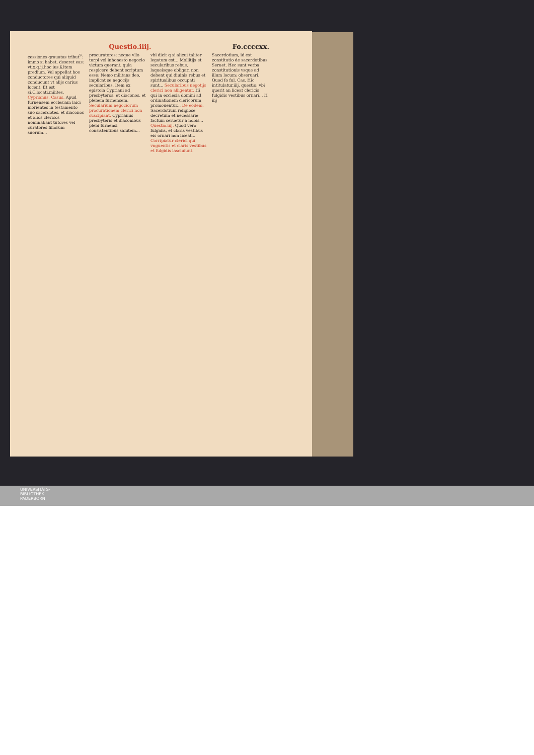Questio.iiij. Fo.ccccxx.
cessiones grauatas tribut<sup>9</sup>: immo si habet, deseret eas: vt.x.q.ij.hoc ius.§.item predium. Vel appellat hos conductores qui aliquid conducunt vt alijs carius locent. Et est si.C.locati.milites. Cyprianus. Casus. Apud furnensem ecclesiam laici morientes in testamento suo sacerdotes, et diaconos et alios clericos nominabant tutores vel curatores filiorum suorum...
procuratores: neque vllo turpi vel inhonesto negocio victum querant, quia respicere debent scriptum esse: Nemo militans deo, implicat se negocijs secularibus. Item ex epistola Cypriani ad presbyteros, et diaconos, et plebem furnensem. Secularium negociorum procurationem clerici non suscipiant. Cyprianus presbyteris et diaconibus plebi furnensi consistentibus salutem...
vbi dicit q si alicui taliter legatum est... Mollitijs et secularibus rebus, laqueisque obligari non debent qui diuinis rebus et spiritualibus occupati sunt... Secularibus negotijs clerici non alligentur. Hi qui in ecclesia domini ad ordinationem clericorum promouentur... De eodem. Sacerdotium religiose decretum et necessarie factum seruetur a nobis... Questio.iiij. Quod vero fulgidis, et claris vestibus eis ornari non liceat... Corripiatur clerici qui vnguentis et claris vestibus et fulgidis lasciuiunt.
Sacerdotium, id est constitutio de sacerdotibus. Seruet. Hec sunt verba constitutionis vsque ad illum locum: obseruari. Quod fo ful. Cas. Hic intitulatur.iiij. questio: vbi querit an liceat clericis fulgidis vestibus ornari... H iiij
UNIVERSITÄTS-
BIBLIOTHEK
PADERBORN